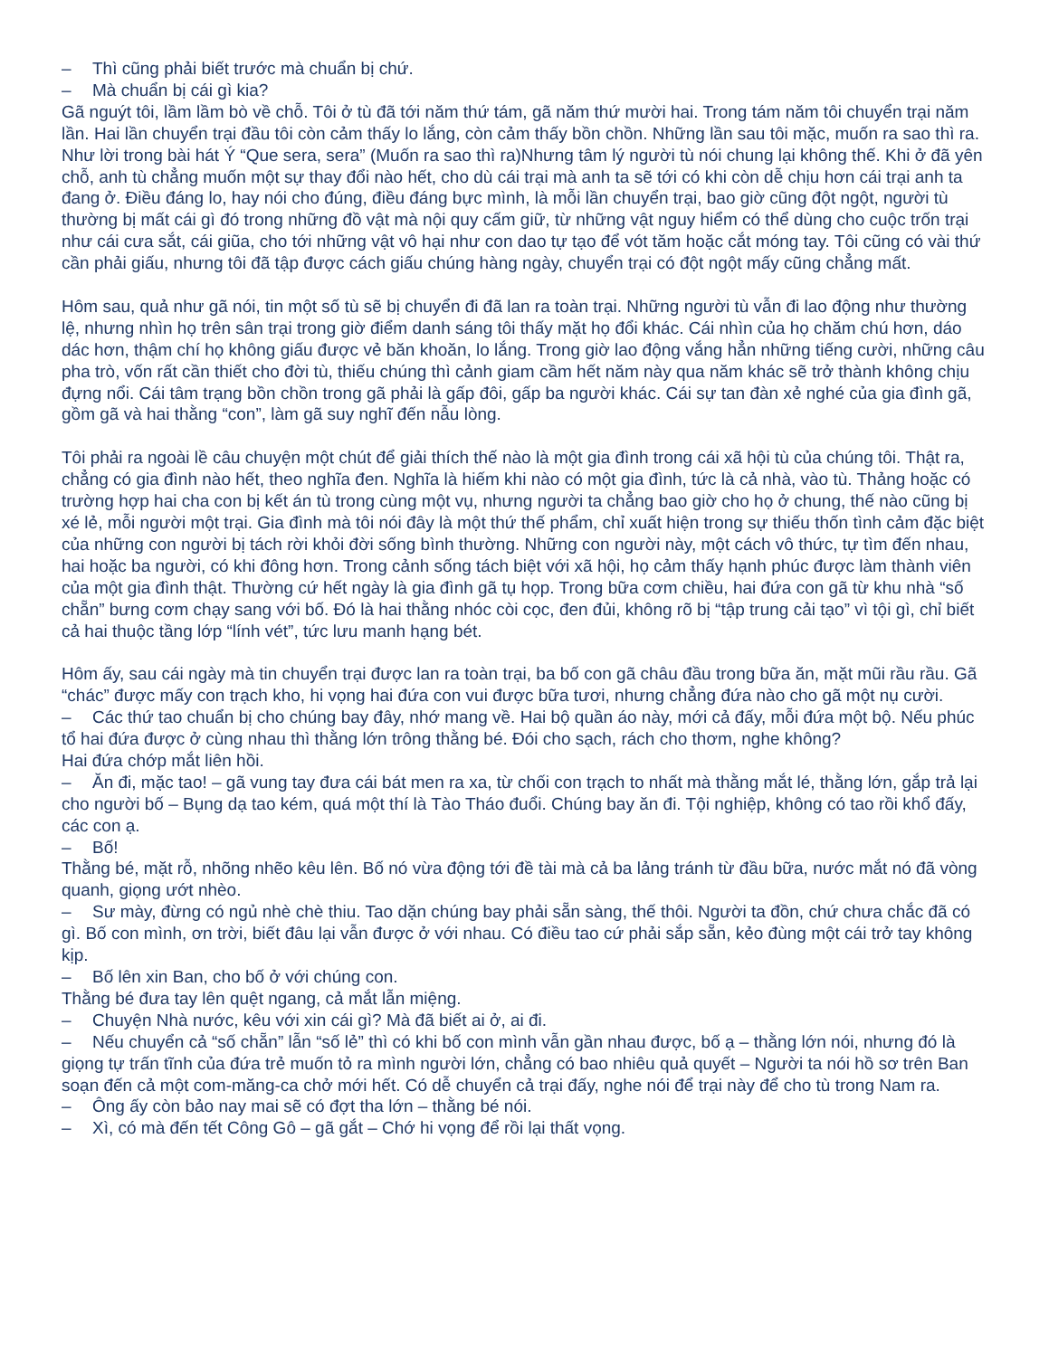– Thì cũng phải biết trước mà chuẩn bị chứ.
– Mà chuẩn bị cái gì kia?
Gã nguýt tôi, lầm lầm bò về chỗ. Tôi ở tù đã tới năm thứ tám, gã năm thứ mười hai. Trong tám năm tôi chuyển trại năm lần. Hai lần chuyển trại đầu tôi còn cảm thấy lo lắng, còn cảm thấy bồn chồn. Những lần sau tôi mặc, muốn ra sao thì ra. Như lời trong bài hát Ý “Que sera, sera” (Muốn ra sao thì ra)Nhưng tâm lý người tù nói chung lại không thế. Khi ở đã yên chỗ, anh tù chẳng muốn một sự thay đổi nào hết, cho dù cái trại mà anh ta sẽ tới có khi còn dễ chịu hơn cái trại anh ta đang ở. Điều đáng lo, hay nói cho đúng, điều đáng bực mình, là mỗi lần chuyển trại, bao giờ cũng đột ngột, người tù thường bị mất cái gì đó trong những đồ vật mà nội quy cấm giữ, từ những vật nguy hiểm có thể dùng cho cuộc trốn trại như cái cưa sắt, cái giũa, cho tới những vật vô hại như con dao tự tạo để vót tăm hoặc cắt móng tay. Tôi cũng có vài thứ cần phải giấu, nhưng tôi đã tập được cách giấu chúng hàng ngày, chuyển trại có đột ngột mấy cũng chẳng mất.
Hôm sau, quả như gã nói, tin một số tù sẽ bị chuyển đi đã lan ra toàn trại. Những người tù vẫn đi lao động như thường lệ, nhưng nhìn họ trên sân trại trong giờ điểm danh sáng tôi thấy mặt họ đổi khác. Cái nhìn của họ chăm chú hơn, dáo dác hơn, thậm chí họ không giấu được vẻ băn khoăn, lo lắng. Trong giờ lao động vắng hẳn những tiếng cười, những câu pha trò, vốn rất cần thiết cho đời tù, thiếu chúng thì cảnh giam cầm hết năm này qua năm khác sẽ trở thành không chịu đựng nổi. Cái tâm trạng bồn chồn trong gã phải là gấp đôi, gấp ba người khác. Cái sự tan đàn xẻ nghé của gia đình gã, gồm gã và hai thằng “con”, làm gã suy nghĩ đến nẫu lòng.
Tôi phải ra ngoài lề câu chuyện một chút để giải thích thế nào là một gia đình trong cái xã hội tù của chúng tôi. Thật ra, chẳng có gia đình nào hết, theo nghĩa đen. Nghĩa là hiếm khi nào có một gia đình, tức là cả nhà, vào tù. Thảng hoặc có trường hợp hai cha con bị kết án tù trong cùng một vụ, nhưng người ta chẳng bao giờ cho họ ở chung, thế nào cũng bị xé lẻ, mỗi người một trại. Gia đình mà tôi nói đây là một thứ thế phẩm, chỉ xuất hiện trong sự thiếu thốn tình cảm đặc biệt của những con người bị tách rời khỏi đời sống bình thường. Những con người này, một cách vô thức, tự tìm đến nhau, hai hoặc ba người, có khi đông hơn. Trong cảnh sống tách biệt với xã hội, họ cảm thấy hạnh phúc được làm thành viên của một gia đình thật. Thường cứ hết ngày là gia đình gã tụ họp. Trong bữa cơm chiều, hai đứa con gã từ khu nhà “số chẵn” bưng cơm chạy sang với bố. Đó là hai thằng nhóc còi cọc, đen đủi, không rõ bị “tập trung cải tạo” vì tội gì, chỉ biết cả hai thuộc tầng lớp “lính vét”, tức lưu manh hạng bét.
Hôm ấy, sau cái ngày mà tin chuyển trại được lan ra toàn trại, ba bố con gã châu đầu trong bữa ăn, mặt mũi rầu rầu. Gã “chác” được mấy con trạch kho, hi vọng hai đứa con vui được bữa tươi, nhưng chẳng đứa nào cho gã một nụ cười.
– Các thứ tao chuẩn bị cho chúng bay đây, nhớ mang về. Hai bộ quần áo này, mới cả đấy, mỗi đứa một bộ. Nếu phúc tổ hai đứa được ở cùng nhau thì thằng lớn trông thằng bé. Đói cho sạch, rách cho thơm, nghe không?
Hai đứa chớp mắt liên hồi.
– Ăn đi, mặc tao! – gã vung tay đưa cái bát men ra xa, từ chối con trạch to nhất mà thằng mắt lé, thằng lớn, gắp trả lại cho người bố – Bụng dạ tao kém, quá một thí là Tào Tháo đuổi. Chúng bay ăn đi. Tội nghiệp, không có tao rồi khổ đấy, các con ạ.
– Bố!
Thằng bé, mặt rỗ, nhõng nhẽo kêu lên. Bố nó vừa động tới đề tài mà cả ba lảng tránh từ đầu bữa, nước mắt nó đã vòng quanh, giọng ướt nhèo.
– Sư mày, đừng có ngủ nhè chè thiu. Tao dặn chúng bay phải sẵn sàng, thế thôi. Người ta đồn, chứ chưa chắc đã có gì. Bố con mình, ơn trời, biết đâu lại vẫn được ở với nhau. Có điều tao cứ phải sắp sẵn, kẻo đùng một cái trở tay không kịp.
– Bố lên xin Ban, cho bố ở với chúng con.
Thằng bé đưa tay lên quệt ngang, cả mắt lẫn miệng.
– Chuyện Nhà nước, kêu với xin cái gì? Mà đã biết ai ở, ai đi.
– Nếu chuyển cả “số chẵn” lẫn “số lẻ” thì có khi bố con mình vẫn gần nhau được, bố ạ – thằng lớn nói, nhưng đó là giọng tự trấn tĩnh của đứa trẻ muốn tỏ ra mình người lớn, chẳng có bao nhiêu quả quyết – Người ta nói hồ sơ trên Ban soạn đến cả một com-măng-ca chở mới hết. Có dễ chuyển cả trại đấy, nghe nói để trại này để cho tù trong Nam ra.
– Ông ấy còn bảo nay mai sẽ có đợt tha lớn – thằng bé nói.
– Xì, có mà đến tết Công Gô – gã gắt – Chớ hi vọng để rồi lại thất vọng.